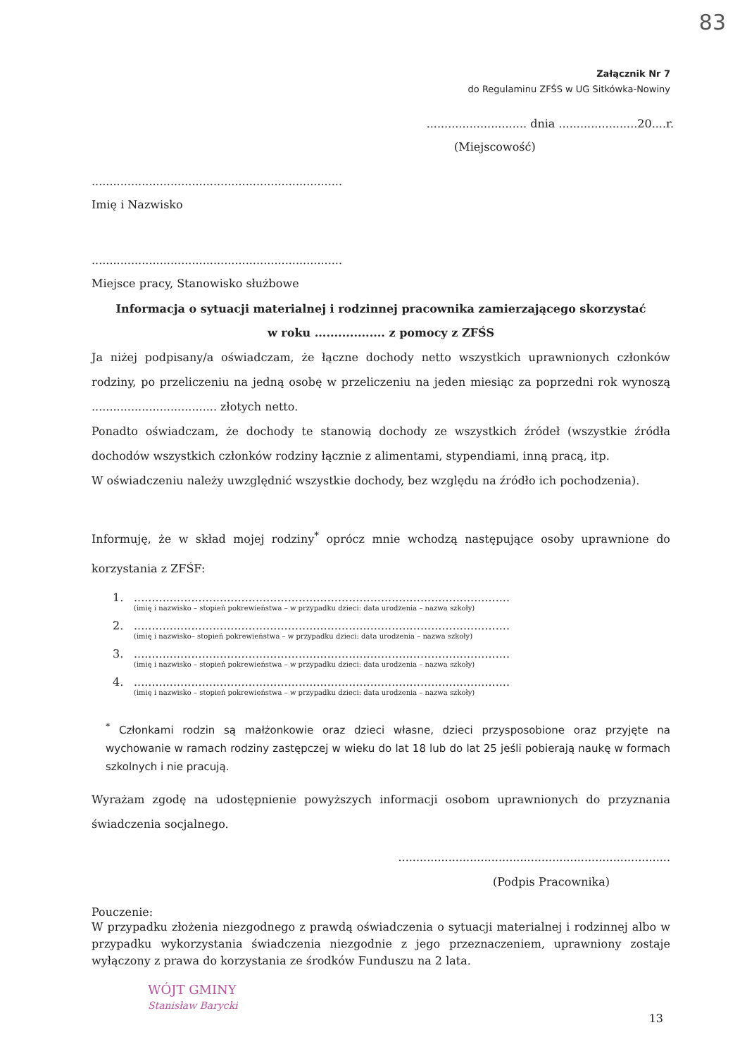83
Załącznik Nr 7
do Regulaminu ZFŚS w UG Sitkówka-Nowiny
............................ dnia ......................20....r.
(Miejscowość)
......................................................................
Imię i Nazwisko
......................................................................
Miejsce pracy, Stanowisko służbowe
Informacja o sytuacji materialnej i rodzinnej pracownika zamierzającego skorzystać
w roku .................. z pomocy z ZFŚS
Ja niżej podpisany/a oświadczam, że łączne dochody netto wszystkich uprawnionych członków rodziny, po przeliczeniu na jedną osobę w przeliczeniu na jeden miesiąc za poprzedni rok wynoszą ................................... złotych netto.
Ponadto oświadczam, że dochody te stanowią dochody ze wszystkich źródeł (wszystkie źródła dochodów wszystkich członków rodziny łącznie z alimentami, stypendiami, inną pracą, itp.
W oświadczeniu należy uwzględnić wszystkie dochody, bez względu na źródło ich pochodzenia).
Informuję, że w skład mojej rodziny<sup>*</sup> oprócz mnie wchodzą następujące osoby uprawnione do korzystania z ZFŚF:
1..........................................................................................................
(imię i nazwisko – stopień pokrewieństwa – w przypadku dzieci: data urodzenia – nazwa szkoły)
2..........................................................................................................
(imię i nazwisko– stopień pokrewieństwa – w przypadku dzieci: data urodzenia – nazwa szkoły)
3..........................................................................................................
(imię i nazwisko – stopień pokrewieństwa – w przypadku dzieci: data urodzenia – nazwa szkoły)
4..........................................................................................................
(imię i nazwisko – stopień pokrewieństwa – w przypadku dzieci: data urodzenia – nazwa szkoły)
<sup>*</sup> Członkami rodzin są małżonkowie oraz dzieci własne, dzieci przysposobione oraz przyjęte na wychowanie w ramach rodziny zastępczej w wieku do lat 18 lub do lat 25 jeśli pobierają naukę w formach szkolnych i nie pracują.
Wyrażam zgodę na udostępnienie powyższych informacji osobom uprawnionych do przyznania świadczenia socjalnego.
............................................................................
(Podpis Pracownika)
Pouczenie:
W przypadku złożenia niezgodnego z prawdą oświadczenia o sytuacji materialnej i rodzinnej albo w przypadku wykorzystania świadczenia niezgodnie z jego przeznaczeniem, uprawniony zostaje wyłączony z prawa do korzystania ze środków Funduszu na 2 lata.
13
WÓJT GMINY
Stanisław Barycki